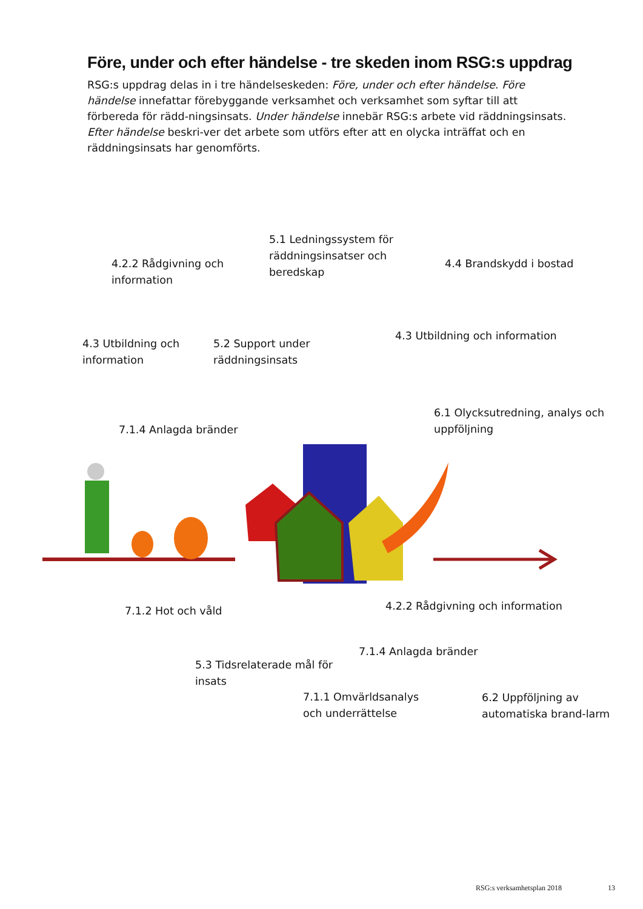Före, under och efter händelse - tre skeden inom RSG:s uppdrag
RSG:s uppdrag delas in i tre händelseskeden: Före, under och efter händelse. Före händelse innefattar förebyggande verksamhet och verksamhet som syftar till att förbereda för rädd-ningsinsats. Under händelse innebär RSG:s arbete vid räddningsinsats. Efter händelse beskri-ver det arbete som utförs efter att en olycka inträffat och en räddningsinsats har genomförts.
4.2.2 Rådgivning och information
5.1 Ledningssystem för räddningsinsatser och beredskap
4.4 Brandskydd i bostad
4.3 Utbildning och information
5.2 Support under räddningsinsats
4.3 Utbildning och information
7.1.4 Anlagda bränder
6.1 Olycksutredning, analys och uppföljning
7.1.2 Hot och våld
4.2.2 Rådgivning och information
5.3 Tidsrelaterade mål för insats
7.1.4 Anlagda bränder
6.2 Uppföljning av automatiska brand-larm
7.1.1 Omvärldsanalys
och underrättelse
RSG:s verksamhetsplan 2018 13